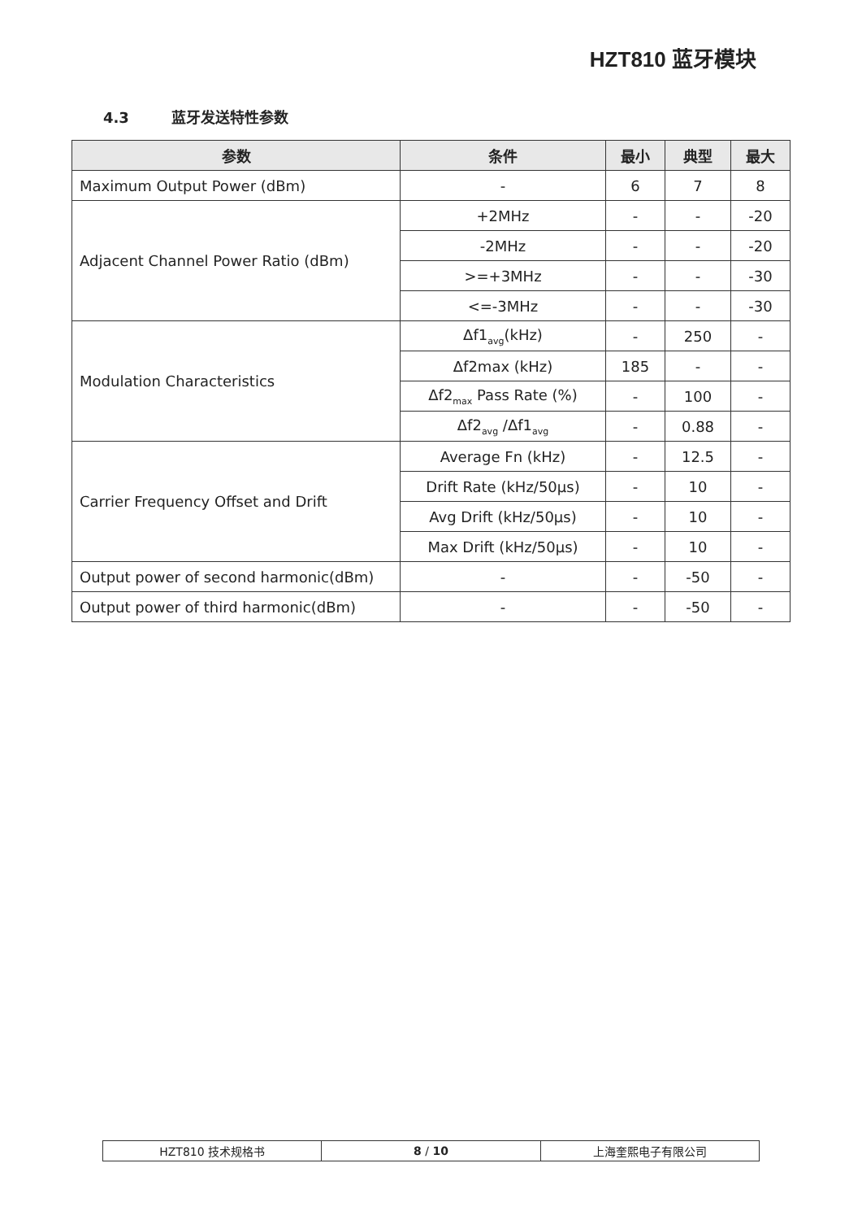HZT810 蓝牙模块
4.3 蓝牙发送特性参数
| 参数 | 条件 | 最小 | 典型 | 最大 |
| --- | --- | --- | --- | --- |
| Maximum Output Power (dBm) | - | 6 | 7 | 8 |
| Adjacent Channel Power Ratio (dBm) | +2MHz | - | - | -20 |
| | -2MHz | - | - | -20 |
| | >=+3MHz | - | - | -30 |
| | <=-3MHz | - | - | -30 |
| Modulation Characteristics | Δf1<sub>avg</sub>(kHz) | - | 250 | - |
| | Δf2max (kHz) | 185 | - | - |
| | Δf2<sub>max</sub> Pass Rate (%) | - | 100 | - |
| | Δf2<sub>avg</sub> /Δf1<sub>avg</sub> | - | 0.88 | - |
| Carrier Frequency Offset and Drift | Average Fn (kHz) | - | 12.5 | - |
| | Drift Rate (kHz/50µs) | - | 10 | - |
| | Avg Drift (kHz/50µs) | - | 10 | - |
| | Max Drift (kHz/50µs) | - | 10 | - |
| Output power of second harmonic(dBm) | - | - | -50 | - |
| Output power of third harmonic(dBm) | - | - | -50 | - |
| HZT810 技术规格书 | 8 / 10 | 上海奎熙电子有限公司 |